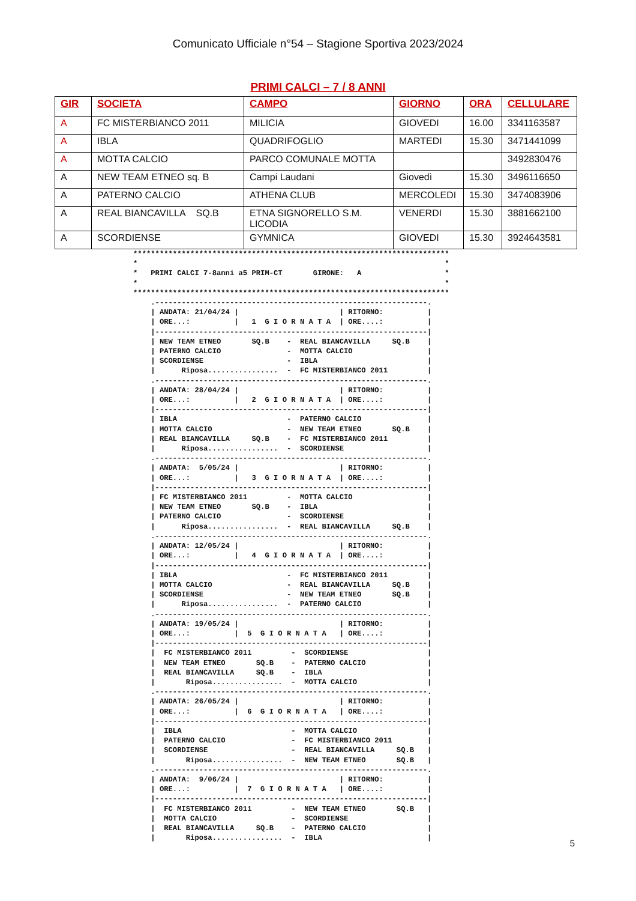Comunicato Ufficiale n°54 – Stagione Sportiva 2023/2024
PRIMI CALCI – 7 / 8 ANNI
| GIR | SOCIETA | CAMPO | GIORNO | ORA | CELLULARE |
| --- | --- | --- | --- | --- | --- |
| A | FC MISTERBIANCO 2011 | MILICIA | GIOVEDI | 16.00 | 3341163587 |
| A | IBLA | QUADRIFOGLIO | MARTEDI | 15.30 | 3471441099 |
| A | MOTTA CALCIO | PARCO COMUNALE MOTTA | | | 3492830476 |
| A | NEW TEAM ETNEO sq. B | Campi Laudani | Giovedì | 15.30 | 3496116650 |
| A | PATERNO CALCIO | ATHENA CLUB | MERCOLEDI | 15.30 | 3474083906 |
| A | REAL BIANCAVILLA SQ.B | ETNA SIGNORELLO S.M. LICODIA | VENERDI | 15.30 | 3881662100 |
| A | SCORDIENSE | GYMNICA | GIOVEDI | 15.30 | 3924643581 |
************************************************************************
*                                                                      *
*   PRIMI CALCI 7-8anni a5 PRIM-CT       GIRONE:   A                   *
*                                                                      *
************************************************************************
    .--------------------------------------------------------------.
    | ANDATA: 21/04/24 |                       | RITORNO:          |
    | ORE...:          |   1  G I O R N A T A  | ORE....:          |
    |--------------------------------------------------------------|
    | NEW TEAM ETNEO       SQ.B    -  REAL BIANCAVILLA     SQ.B    |
    | PATERNO CALCIO               -  MOTTA CALCIO                 |
    | SCORDIENSE                   -  IBLA                         |
    |      Riposa................  -  FC MISTERBIANCO 2011         |
    .--------------------------------------------------------------.
    | ANDATA: 28/04/24 |                       | RITORNO:          |
    | ORE...:          |   2  G I O R N A T A  | ORE....:          |
    |--------------------------------------------------------------|
    | IBLA                         -  PATERNO CALCIO               |
    | MOTTA CALCIO                 -  NEW TEAM ETNEO       SQ.B    |
    | REAL BIANCAVILLA     SQ.B    -  FC MISTERBIANCO 2011         |
    |      Riposa................  -  SCORDIENSE                   |
    .--------------------------------------------------------------.
    | ANDATA:  5/05/24 |                       | RITORNO:          |
    | ORE...:          |   3  G I O R N A T A  | ORE....:          |
    |--------------------------------------------------------------|
    | FC MISTERBIANCO 2011         -  MOTTA CALCIO                 |
    | NEW TEAM ETNEO       SQ.B    -  IBLA                         |
    | PATERNO CALCIO               -  SCORDIENSE                   |
    |      Riposa................  -  REAL BIANCAVILLA     SQ.B    |
    .--------------------------------------------------------------.
    | ANDATA: 12/05/24 |                       | RITORNO:          |
    | ORE...:          |   4  G I O R N A T A  | ORE....:          |
    |--------------------------------------------------------------|
    | IBLA                         -  FC MISTERBIANCO 2011         |
    | MOTTA CALCIO                 -  REAL BIANCAVILLA     SQ.B    |
    | SCORDIENSE                   -  NEW TEAM ETNEO       SQ.B    |
    |      Riposa................  -  PATERNO CALCIO               |
    .--------------------------------------------------------------.
    | ANDATA: 19/05/24 |                       | RITORNO:          |
    | ORE...:          |  5  G I O R N A T A   | ORE....:          |
    |--------------------------------------------------------------|
    |  FC MISTERBIANCO 2011         -  SCORDIENSE                  |
    |  NEW TEAM ETNEO       SQ.B    -  PATERNO CALCIO              |
    |  REAL BIANCAVILLA     SQ.B    -  IBLA                        |
    |       Riposa................  -  MOTTA CALCIO                |
    .--------------------------------------------------------------.
    | ANDATA: 26/05/24 |                       | RITORNO:          |
    | ORE...:          |  6  G I O R N A T A   | ORE....:          |
    |--------------------------------------------------------------|
    |  IBLA                         -  MOTTA CALCIO                |
    |  PATERNO CALCIO               -  FC MISTERBIANCO 2011        |
    |  SCORDIENSE                   -  REAL BIANCAVILLA     SQ.B   |
    |       Riposa................  -  NEW TEAM ETNEO       SQ.B   |
    .--------------------------------------------------------------.
    | ANDATA:  9/06/24 |                       | RITORNO:          |
    | ORE...:          |  7  G I O R N A T A   | ORE....:          |
    |--------------------------------------------------------------|
    |  FC MISTERBIANCO 2011         -  NEW TEAM ETNEO       SQ.B   |
    |  MOTTA CALCIO                 -  SCORDIENSE                  |
    |  REAL BIANCAVILLA     SQ.B    -  PATERNO CALCIO              |
    |       Riposa................  -  IBLA                        |
5